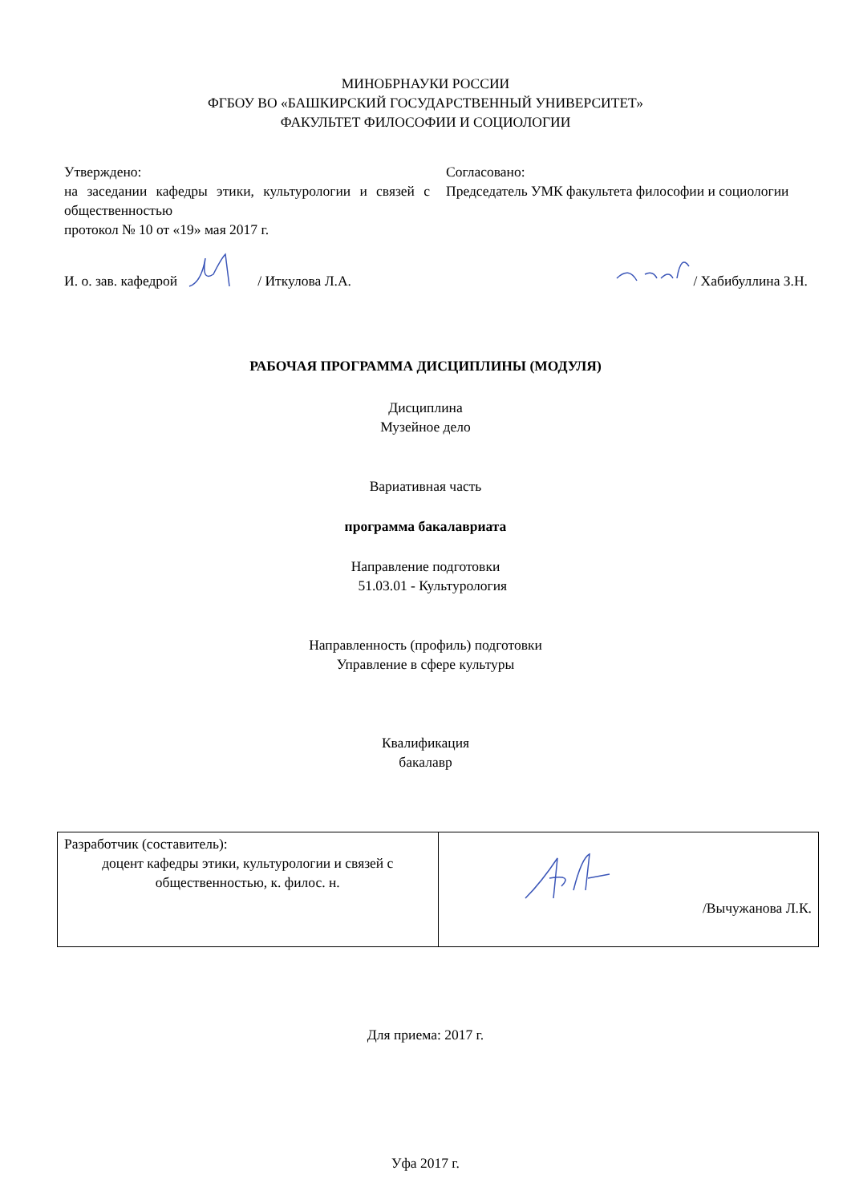МИНОБРНАУКИ РОССИИ
ФГБОУ ВО «БАШКИРСКИЙ ГОСУДАРСТВЕННЫЙ УНИВЕРСИТЕТ»
ФАКУЛЬТЕТ ФИЛОСОФИИ И СОЦИОЛОГИИ
Утверждено:
на заседании кафедры этики, культурологии и связей с общественностью
протокол № 10 от «19» мая 2017 г.
Согласовано:
Председатель УМК факультета философии и социологии
И. о. зав. кафедрой / Иткулова Л.А. / Хабибуллина З.Н.
РАБОЧАЯ ПРОГРАММА ДИСЦИПЛИНЫ (МОДУЛЯ)
Дисциплина
Музейное дело
Вариативная часть
программа бакалавриата
Направление подготовки
51.03.01 - Культурология
Направленность (профиль) подготовки
Управление в сфере культуры
Квалификация
бакалавр
| Разработчик (составитель): доцент кафедры этики, культурологии и связей с общественностью, к. филос. н. | /Вычужанова Л.К. |
Для приема: 2017 г.
Уфа 2017 г.